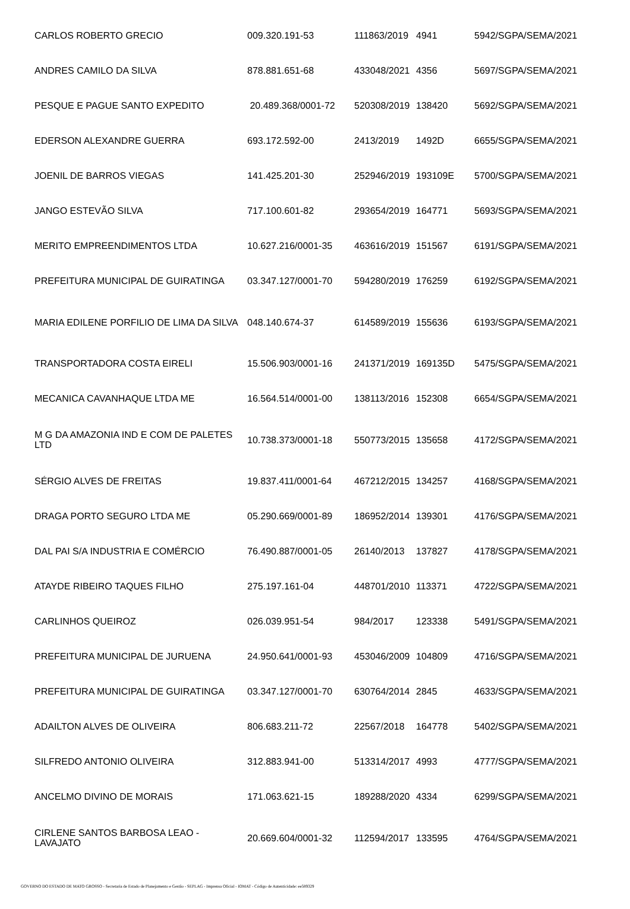| CARLOS ROBERTO GRECIO | 009.320.191-53 | 111863/2019 | 4941 | 5942/SGPA/SEMA/2021 |
| ANDRES CAMILO DA SILVA | 878.881.651-68 | 433048/2021 | 4356 | 5697/SGPA/SEMA/2021 |
| PESQUE E PAGUE SANTO EXPEDITO | 20.489.368/0001-72 | 520308/2019 | 138420 | 5692/SGPA/SEMA/2021 |
| EDERSON ALEXANDRE GUERRA | 693.172.592-00 | 2413/2019 | 1492D | 6655/SGPA/SEMA/2021 |
| JOENIL DE BARROS VIEGAS | 141.425.201-30 | 252946/2019 | 193109E | 5700/SGPA/SEMA/2021 |
| JANGO ESTEVÃO SILVA | 717.100.601-82 | 293654/2019 | 164771 | 5693/SGPA/SEMA/2021 |
| MERITO EMPREENDIMENTOS LTDA | 10.627.216/0001-35 | 463616/2019 | 151567 | 6191/SGPA/SEMA/2021 |
| PREFEITURA MUNICIPAL DE GUIRATINGA | 03.347.127/0001-70 | 594280/2019 | 176259 | 6192/SGPA/SEMA/2021 |
| MARIA EDILENE PORFILIO DE LIMA DA SILVA | 048.140.674-37 | 614589/2019 | 155636 | 6193/SGPA/SEMA/2021 |
| TRANSPORTADORA COSTA EIRELI | 15.506.903/0001-16 | 241371/2019 | 169135D | 5475/SGPA/SEMA/2021 |
| MECANICA CAVANHAQUE LTDA ME | 16.564.514/0001-00 | 138113/2016 | 152308 | 6654/SGPA/SEMA/2021 |
| M G DA AMAZONIA IND E COM DE PALETES LTD | 10.738.373/0001-18 | 550773/2015 | 135658 | 4172/SGPA/SEMA/2021 |
| SÉRGIO ALVES DE FREITAS | 19.837.411/0001-64 | 467212/2015 | 134257 | 4168/SGPA/SEMA/2021 |
| DRAGA PORTO SEGURO LTDA ME | 05.290.669/0001-89 | 186952/2014 | 139301 | 4176/SGPA/SEMA/2021 |
| DAL PAI S/A INDUSTRIA E COMÉRCIO | 76.490.887/0001-05 | 26140/2013 | 137827 | 4178/SGPA/SEMA/2021 |
| ATAYDE RIBEIRO TAQUES FILHO | 275.197.161-04 | 448701/2010 | 113371 | 4722/SGPA/SEMA/2021 |
| CARLINHOS QUEIROZ | 026.039.951-54 | 984/2017 | 123338 | 5491/SGPA/SEMA/2021 |
| PREFEITURA MUNICIPAL DE JURUENA | 24.950.641/0001-93 | 453046/2009 | 104809 | 4716/SGPA/SEMA/2021 |
| PREFEITURA MUNICIPAL DE GUIRATINGA | 03.347.127/0001-70 | 630764/2014 | 2845 | 4633/SGPA/SEMA/2021 |
| ADAILTON ALVES DE OLIVEIRA | 806.683.211-72 | 22567/2018 | 164778 | 5402/SGPA/SEMA/2021 |
| SILFREDO ANTONIO OLIVEIRA | 312.883.941-00 | 513314/2017 | 4993 | 4777/SGPA/SEMA/2021 |
| ANCELMO DIVINO DE MORAIS | 171.063.621-15 | 189288/2020 | 4334 | 6299/SGPA/SEMA/2021 |
| CIRLENE SANTOS BARBOSA LEAO - LAVAJATO | 20.669.604/0001-32 | 112594/2017 | 133595 | 4764/SGPA/SEMA/2021 |
GOVERNO DO ESTADO DE MATO GROSSO - Secretaria de Estado de Planejamento e Gestão - SEPLAG - Imprensa Oficial - IOMAT - Código de Autenticidade: ee589329